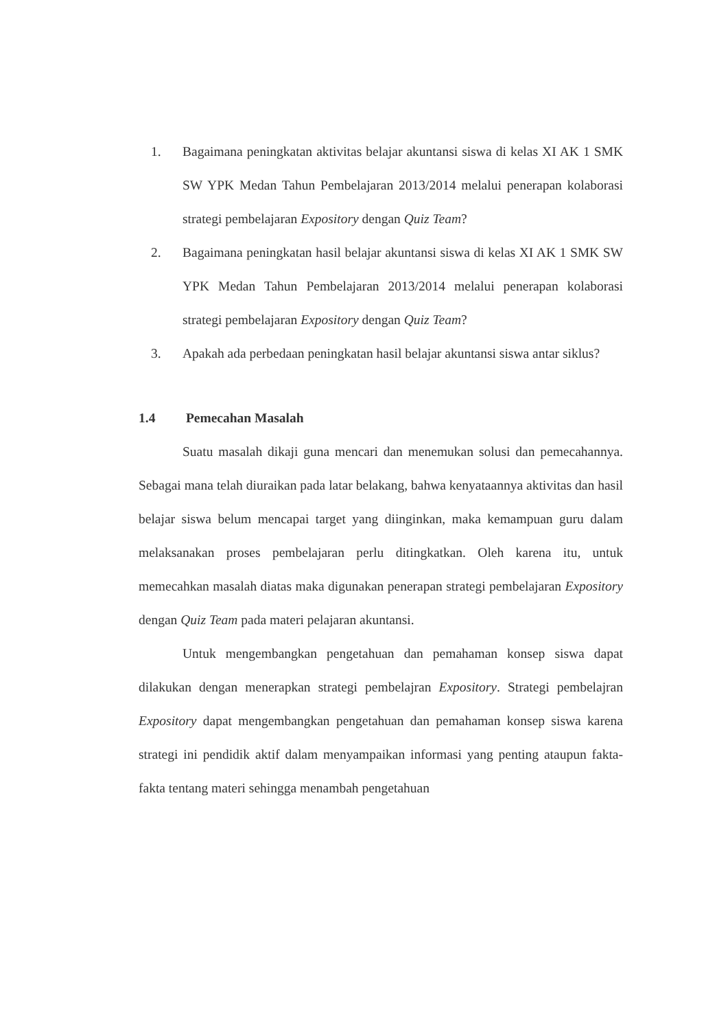1. Bagaimana peningkatan aktivitas belajar akuntansi siswa di kelas XI AK 1 SMK SW YPK Medan Tahun Pembelajaran 2013/2014 melalui penerapan kolaborasi strategi pembelajaran Expository dengan Quiz Team?
2. Bagaimana peningkatan hasil belajar akuntansi siswa di kelas XI AK 1 SMK SW YPK Medan Tahun Pembelajaran 2013/2014 melalui penerapan kolaborasi strategi pembelajaran Expository dengan Quiz Team?
3. Apakah ada perbedaan peningkatan hasil belajar akuntansi siswa antar siklus?
1.4 Pemecahan Masalah
Suatu masalah dikaji guna mencari dan menemukan solusi dan pemecahannya. Sebagai mana telah diuraikan pada latar belakang, bahwa kenyataannya aktivitas dan hasil belajar siswa belum mencapai target yang diinginkan, maka kemampuan guru dalam melaksanakan proses pembelajaran perlu ditingkatkan. Oleh karena itu, untuk memecahkan masalah diatas maka digunakan penerapan strategi pembelajaran Expository dengan Quiz Team pada materi pelajaran akuntansi.
Untuk mengembangkan pengetahuan dan pemahaman konsep siswa dapat dilakukan dengan menerapkan strategi pembelajran Expository. Strategi pembelajran Expository dapat mengembangkan pengetahuan dan pemahaman konsep siswa karena strategi ini pendidik aktif dalam menyampaikan informasi yang penting ataupun fakta-fakta tentang materi sehingga menambah pengetahuan